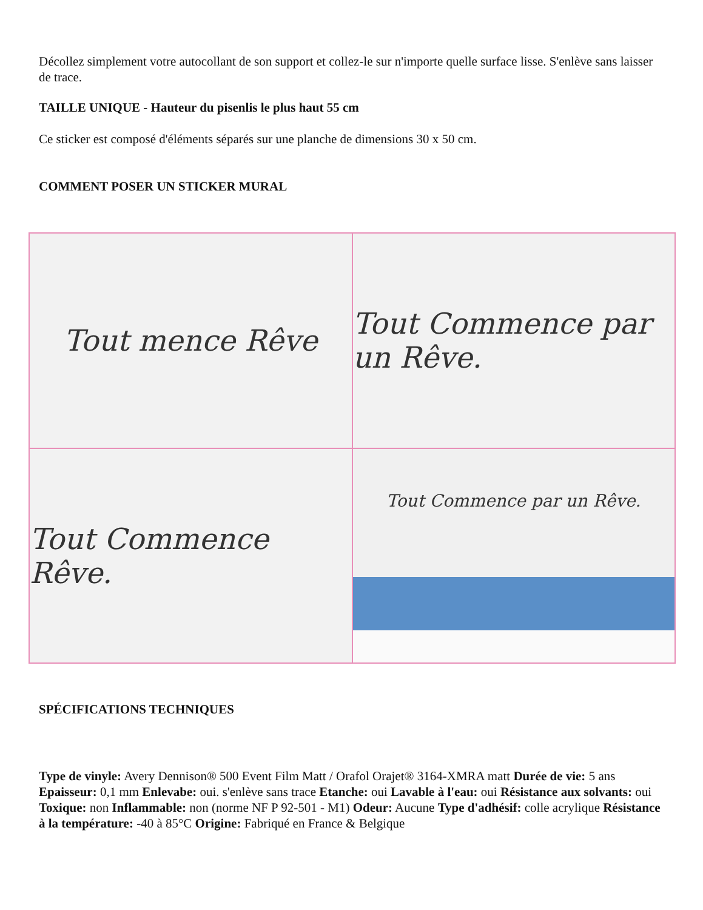Décollez simplement votre autocollant de son support et collez-le sur n'importe quelle surface lisse. S'enlève sans laisser de trace.
TAILLE UNIQUE - Hauteur du pisenlis le plus haut 55 cm
Ce sticker est composé d'éléments séparés sur une planche de dimensions 30 x 50 cm.
COMMENT POSER UN STICKER MURAL
Tout mence Rêve
Tout Commence par un Rêve.
Tout Commence Rêve.
Tout Commence par un Rêve.
SPÉCIFICATIONS TECHNIQUES
Type de vinyle: Avery Dennison® 500 Event Film Matt / Orafol Orajet® 3164-XMRA matt Durée de vie: 5 ans Epaisseur: 0,1 mm Enlevabe: oui. s'enlève sans trace Etanche: oui Lavable à l'eau: oui Résistance aux solvants: oui Toxique: non Inflammable: non (norme NF P 92-501 - M1) Odeur: Aucune Type d'adhésif: colle acrylique Résistance à la température: -40 à 85°C Origine: Fabriqué en France & Belgique